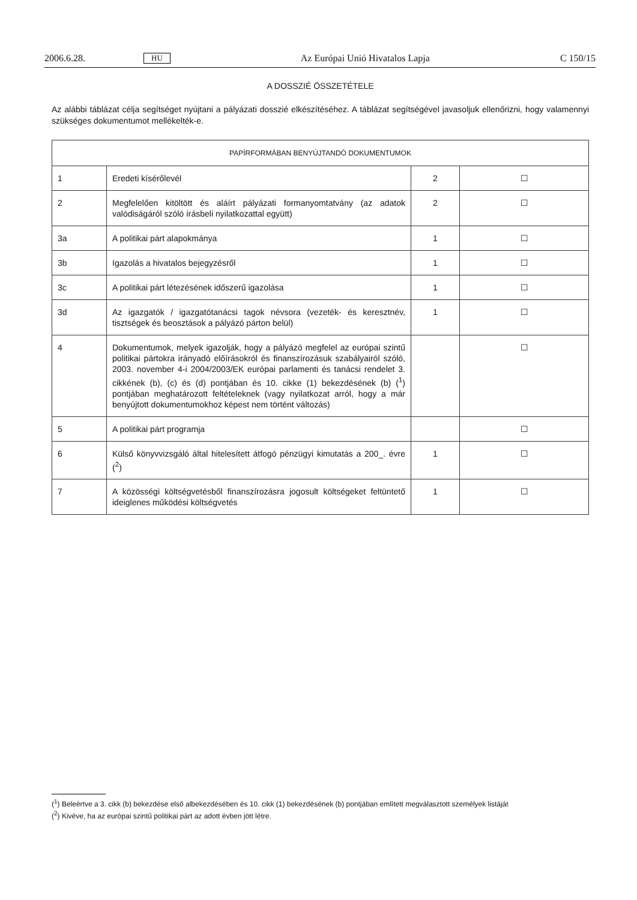2006.6.28. HU Az Európai Unió Hivatalos Lapja C 150/15
A DOSSZIÉ ÖSSZETÉTELE
Az alábbi táblázat célja segítséget nyújtani a pályázati dosszié elkészítéséhez. A táblázat segítségével javasoljuk ellenőrizni, hogy valamennyi szükséges dokumentumot mellékelték-e.
| PAPÍRFORMÁBAN BENYÚJTANDÓ DOKUMENTUMOK | | | |
| --- | --- | --- | --- |
| 1 | Eredeti kísérőlevél | 2 | ☐ |
| 2 | Megfelelően kitöltött és aláírt pályázati formanyomtatvány (az adatok valódiságáról szóló írásbeli nyilatkozattal együtt) | 2 | ☐ |
| 3a | A politikai párt alapokmánya | 1 | ☐ |
| 3b | Igazolás a hivatalos bejegyzésről | 1 | ☐ |
| 3c | A politikai párt létezésének időszerű igazolása | 1 | ☐ |
| 3d | Az igazgatók / igazgatótanácsi tagok névsora (vezeték- és keresztnév, tisztségek és beosztások a pályázó párton belül) | 1 | ☐ |
| 4 | Dokumentumok, melyek igazolják, hogy a pályázó megfelel az európai szintű politikai pártokra irányadó előírásokról és finanszírozásuk szabályairól szóló, 2003. november 4-i 2004/2003/EK európai parlamenti és tanácsi rendelet 3. cikkének (b), (c) és (d) pontjában és 10. cikke (1) bekezdésének (b) (<sup>1</sup>) pontjában meghatározott feltételeknek (vagy nyilatkozat arról, hogy a már benyújtott dokumentumokhoz képest nem történt változás) | | ☐ |
| 5 | A politikai párt programja | | ☐ |
| 6 | Külső könyvvizsgáló által hitelesített átfogó pénzügyi kimutatás a 200_. évre (<sup>2</sup>) | 1 | ☐ |
| 7 | A közösségi költségvetésből finanszírozásra jogosult költségeket feltüntető ideiglenes működési költségvetés | 1 | ☐ |
(<sup>1</sup>) Beleértve a 3. cikk (b) bekezdése első albekezdésében és 10. cikk (1) bekezdésének (b) pontjában említett megválasztott személyek listáját
(<sup>2</sup>) Kivéve, ha az európai szintű politikai párt az adott évben jött létre.